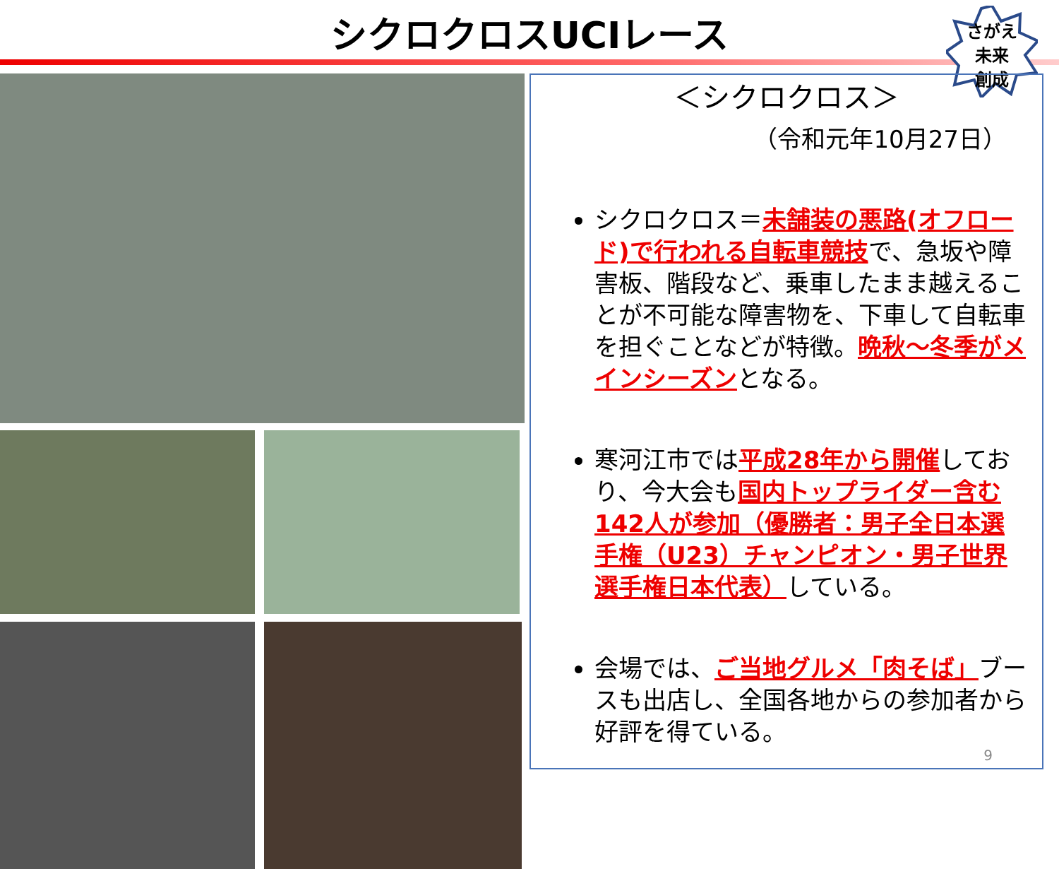シクロクロスUCIレース
さがえ
未来
創成
＜シクロクロス＞
（令和元年10月27日）
シクロクロス＝未舗装の悪路(オフロード)で行われる自転車競技で、急坂や障害板、階段など、乗車したまま越えることが不可能な障害物を、下車して自転車を担ぐことなどが特徴。晩秋～冬季がメインシーズンとなる。
寒河江市では平成28年から開催しており、今大会も国内トップライダー含む142人が参加（優勝者：男子全日本選手権（U23）チャンピオン・男子世界選手権日本代表）している。
会場では、ご当地グルメ「肉そば」ブースも出店し、全国各地からの参加者から好評を得ている。
9